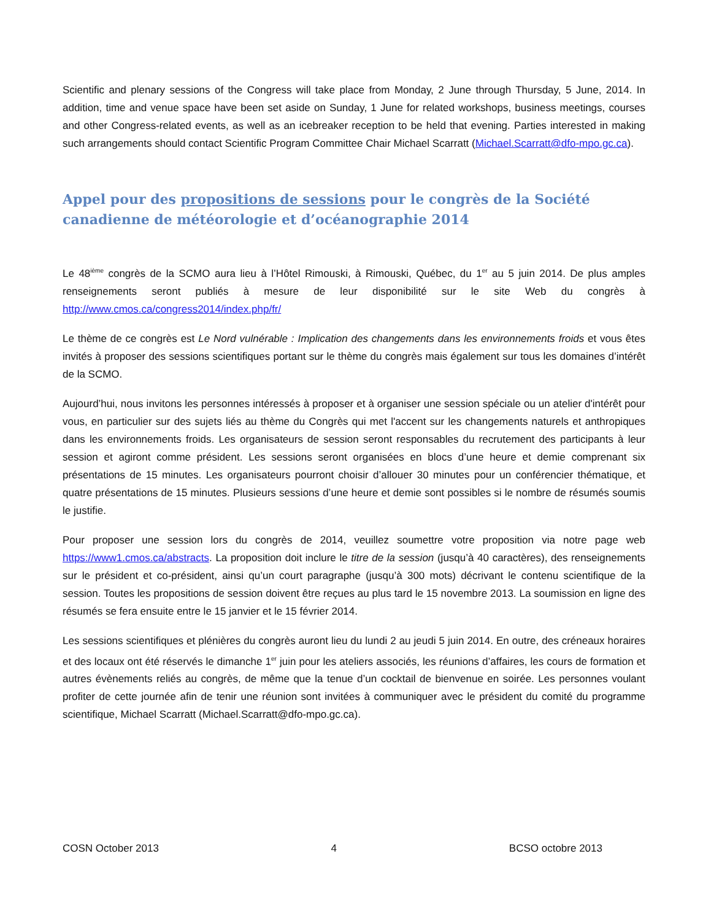Scientific and plenary sessions of the Congress will take place from Monday, 2 June through Thursday, 5 June, 2014. In addition, time and venue space have been set aside on Sunday, 1 June for related workshops, business meetings, courses and other Congress-related events, as well as an icebreaker reception to be held that evening. Parties interested in making such arrangements should contact Scientific Program Committee Chair Michael Scarratt (Michael.Scarratt@dfo-mpo.gc.ca).
Appel pour des propositions de sessions pour le congrès de la Société canadienne de météorologie et d’océanographie 2014
Le 48<sup>ième</sup> congrès de la SCMO aura lieu à l’Hôtel Rimouski, à Rimouski, Québec, du 1<sup>er</sup> au 5 juin 2014. De plus amples renseignements seront publiés à mesure de leur disponibilité sur le site Web du congrès à http://www.cmos.ca/congress2014/index.php/fr/
Le thème de ce congrès est Le Nord vulnérable : Implication des changements dans les environnements froids et vous êtes invités à proposer des sessions scientifiques portant sur le thème du congrès mais également sur tous les domaines d’intérêt de la SCMO.
Aujourd’hui, nous invitons les personnes intéressés à proposer et à organiser une session spéciale ou un atelier d'intérêt pour vous, en particulier sur des sujets liés au thème du Congrès qui met l'accent sur les changements naturels et anthropiques dans les environnements froids. Les organisateurs de session seront responsables du recrutement des participants à leur session et agiront comme président. Les sessions seront organisées en blocs d’une heure et demie comprenant six présentations de 15 minutes. Les organisateurs pourront choisir d’allouer 30 minutes pour un conférencier thématique, et quatre présentations de 15 minutes. Plusieurs sessions d’une heure et demie sont possibles si le nombre de résumés soumis le justifie.
Pour proposer une session lors du congrès de 2014, veuillez soumettre votre proposition via notre page web https://www1.cmos.ca/abstracts. La proposition doit inclure le titre de la session (jusqu’à 40 caractères), des renseignements sur le président et co-président, ainsi qu’un court paragraphe (jusqu’à 300 mots) décrivant le contenu scientifique de la session. Toutes les propositions de session doivent être reçues au plus tard le 15 novembre 2013. La soumission en ligne des résumés se fera ensuite entre le 15 janvier et le 15 février 2014.
Les sessions scientifiques et plénières du congrès auront lieu du lundi 2 au jeudi 5 juin 2014. En outre, des créneaux horaires et des locaux ont été réservés le dimanche 1<sup>er</sup> juin pour les ateliers associés, les réunions d’affaires, les cours de formation et autres évènements reliés au congrès, de même que la tenue d’un cocktail de bienvenue en soirée. Les personnes voulant profiter de cette journée afin de tenir une réunion sont invitées à communiquer avec le président du comité du programme scientifique, Michael Scarratt (Michael.Scarratt@dfo-mpo.gc.ca).
COSN October 2013 4 BCSO octobre 2013